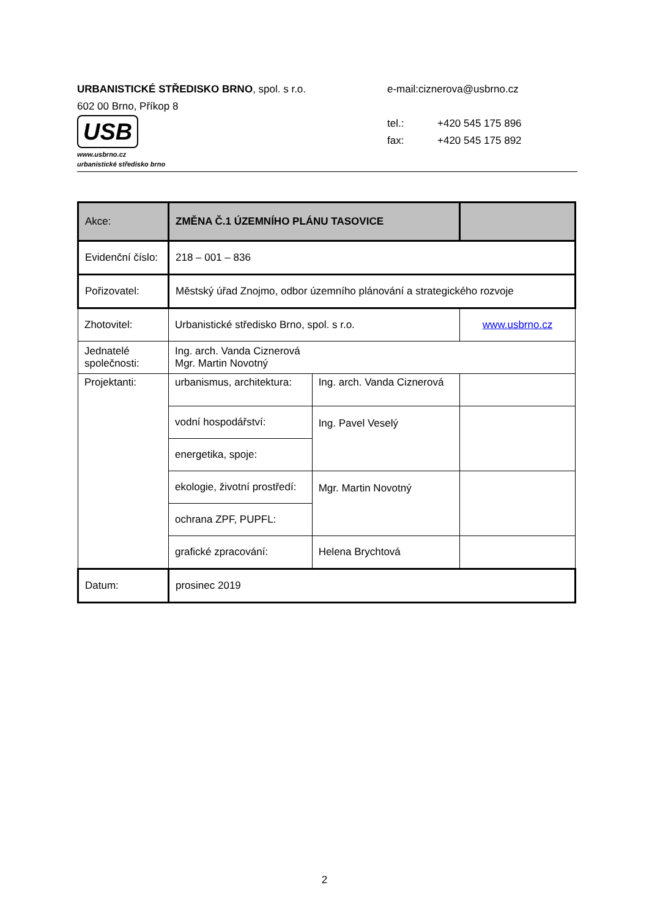URBANISTICKÉ STŘEDISKO BRNO, spol. s r.o. e-mail:ciznerova@usbrno.cz
602 00 Brno, Příkop 8
USB
www.usbrno.cz
urbanistické středisko brno
tel.: +420 545 175 896
fax: +420 545 175 892
| Akce: | ZMĚNA Č.1 ÚZEMNÍHO PLÁNU TASOVICE | | |
| Evidenční číslo: | 218 – 001 – 836 | | |
| Pořizovatel: | Městský úřad Znojmo, odbor územního plánování a strategického rozvoje | | |
| Zhotovitel: | Urbanistické středisko Brno, spol. s r.o. | | www.usbrno.cz |
| Jednatelé společnosti: | Ing. arch. Vanda Ciznerová Mgr. Martin Novotný | | |
| Projektanti: | urbanismus, architektura: | Ing. arch. Vanda Ciznerová | |
| | vodní hospodářství: | Ing. Pavel Veselý | |
| | energetika, spoje: | | |
| | ekologie, životní prostředí: | Mgr. Martin Novotný | |
| | ochrana ZPF, PUPFL: | | |
| | grafické zpracování: | Helena Brychtová | |
| Datum: | prosinec 2019 | | |
2